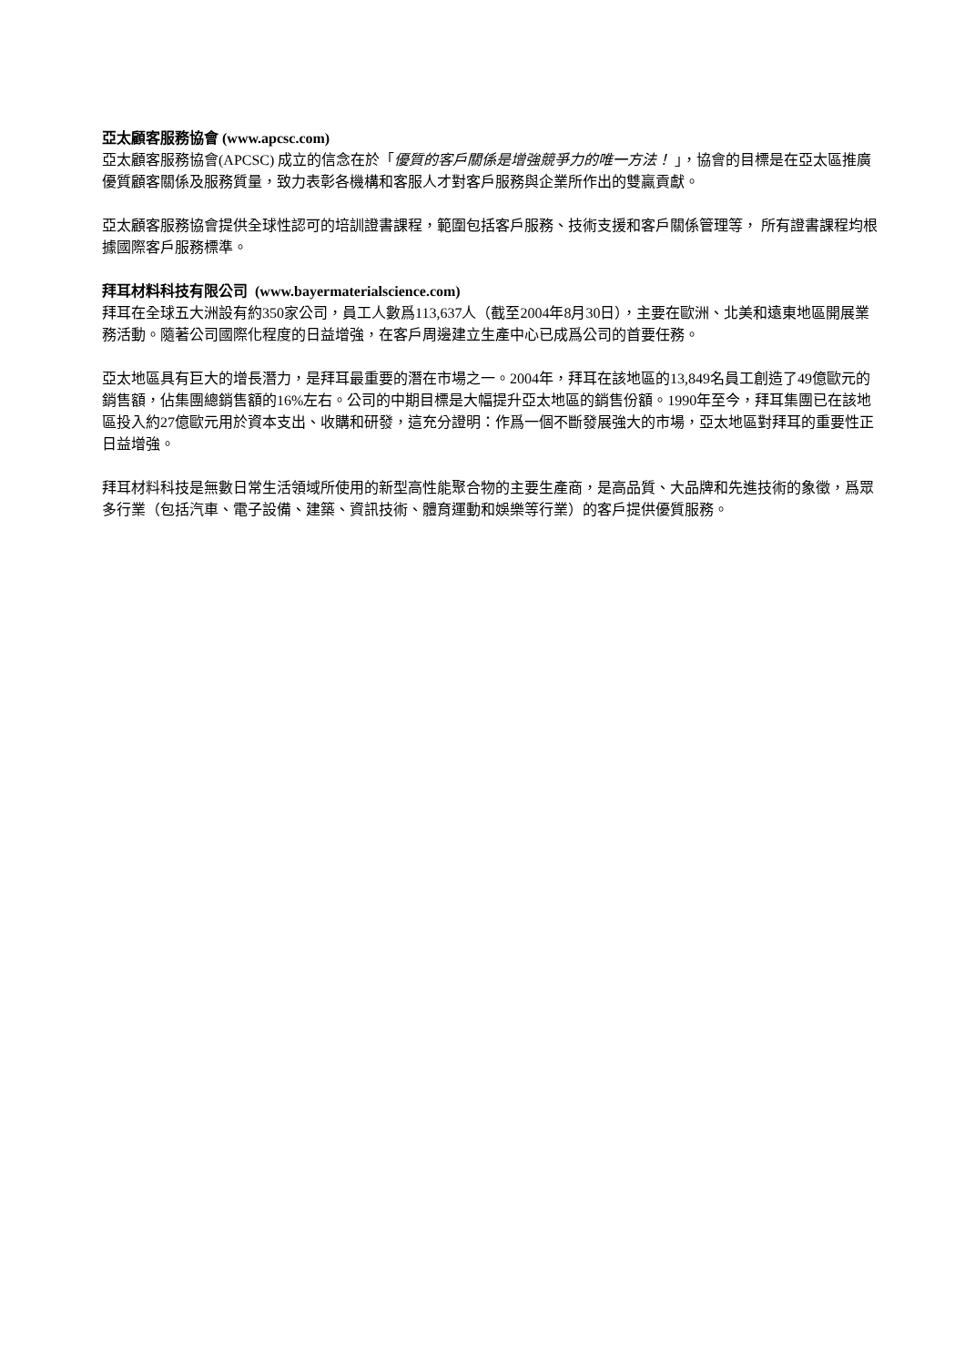亞太顧客服務協會 (www.apcsc.com)
亞太顧客服務協會(APCSC) 成立的信念在於「優質的客戶關係是增強競爭力的唯一方法！ 」，協會的目標是在亞太區推廣優質顧客關係及服務質量，致力表彰各機構和客服人才對客戶服務與企業所作出的雙贏貢獻。
亞太顧客服務協會提供全球性認可的培訓證書課程，範圍包括客戶服務、技術支援和客戶關係管理等， 所有證書課程均根據國際客戶服務標準。
拜耳材料科技有限公司 (www.bayermaterialscience.com)
拜耳在全球五大洲設有約350家公司，員工人數爲113,637人（截至2004年8月30日），主要在歐洲、北美和遠東地區開展業務活動。隨著公司國際化程度的日益增強，在客戶周邊建立生產中心已成爲公司的首要任務。
亞太地區具有巨大的增長潛力，是拜耳最重要的潛在市場之一。2004年，拜耳在該地區的13,849名員工創造了49億歐元的銷售額，佔集團總銷售額的16%左右。公司的中期目標是大幅提升亞太地區的銷售份額。1990年至今，拜耳集團已在該地區投入約27億歐元用於資本支出、收購和研發，這充分證明：作爲一個不斷發展強大的市場，亞太地區對拜耳的重要性正日益增強。
拜耳材料科技是無數日常生活領域所使用的新型高性能聚合物的主要生產商，是高品質、大品牌和先進技術的象徵，爲眾多行業（包括汽車、電子設備、建築、資訊技術、體育運動和娛樂等行業）的客戶提供優質服務。